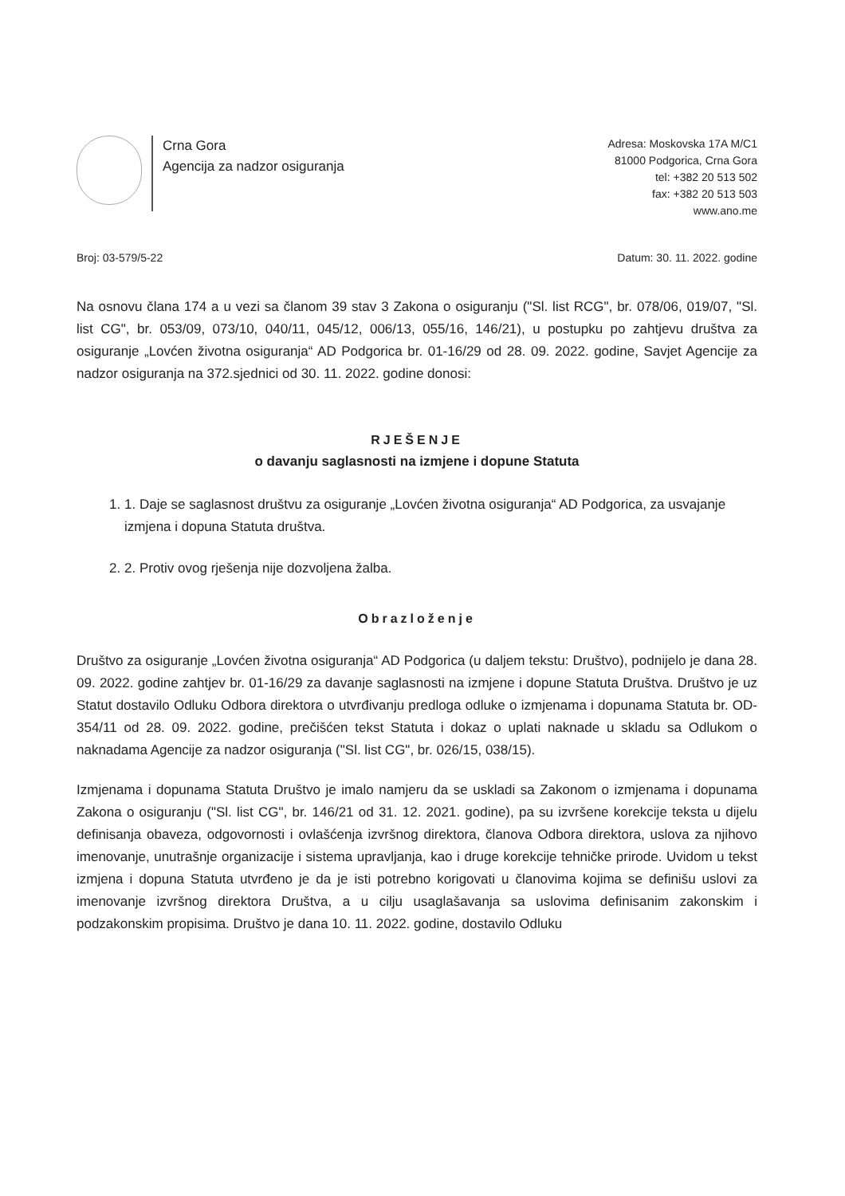Crna Gora
Agencija za nadzor osiguranja
Adresa: Moskovska 17A M/C1
81000 Podgorica, Crna Gora
tel: +382 20 513 502
fax: +382 20 513 503
www.ano.me
Broj: 03-579/5-22 Datum: 30. 11. 2022. godine
Na osnovu člana 174 a u vezi sa članom 39 stav 3 Zakona o osiguranju ("Sl. list RCG", br. 078/06, 019/07, "Sl. list CG", br. 053/09, 073/10, 040/11, 045/12, 006/13, 055/16, 146/21), u postupku po zahtjevu društva za osiguranje „Lovćen životna osiguranja“ AD Podgorica br. 01-16/29 od 28. 09. 2022. godine, Savjet Agencije za nadzor osiguranja na 372.sjednici od 30. 11. 2022. godine donosi:
RJEŠENJE
o davanju saglasnosti na izmjene i dopune Statuta
1. 1. Daje se saglasnost društvu za osiguranje „Lovćen životna osiguranja“ AD Podgorica, za usvajanje izmjena i dopuna Statuta društva.
2. 2. Protiv ovog rješenja nije dozvoljena žalba.
Obrazloženje
Društvo za osiguranje „Lovćen životna osiguranja“ AD Podgorica (u daljem tekstu: Društvo), podnijelo je dana 28. 09. 2022. godine zahtjev br. 01-16/29 za davanje saglasnosti na izmjene i dopune Statuta Društva. Društvo je uz Statut dostavilo Odluku Odbora direktora o utvrđivanju predloga odluke o izmjenama i dopunama Statuta br. OD-354/11 od 28. 09. 2022. godine, prečišćen tekst Statuta i dokaz o uplati naknade u skladu sa Odlukom o naknadama Agencije za nadzor osiguranja ("Sl. list CG", br. 026/15, 038/15).
Izmjenama i dopunama Statuta Društvo je imalo namjeru da se uskladi sa Zakonom o izmjenama i dopunama Zakona o osiguranju ("Sl. list CG", br. 146/21 od 31. 12. 2021. godine), pa su izvršene korekcije teksta u dijelu definisanja obaveza, odgovornosti i ovlašćenja izvršnog direktora, članova Odbora direktora, uslova za njihovo imenovanje, unutrašnje organizacije i sistema upravljanja, kao i druge korekcije tehničke prirode. Uvidom u tekst izmjena i dopuna Statuta utvrđeno je da je isti potrebno korigovati u članovima kojima se definišu uslovi za imenovanje izvršnog direktora Društva, a u cilju usaglašavanja sa uslovima definisanim zakonskim i podzakonskim propisima. Društvo je dana 10. 11. 2022. godine, dostavilo Odluku